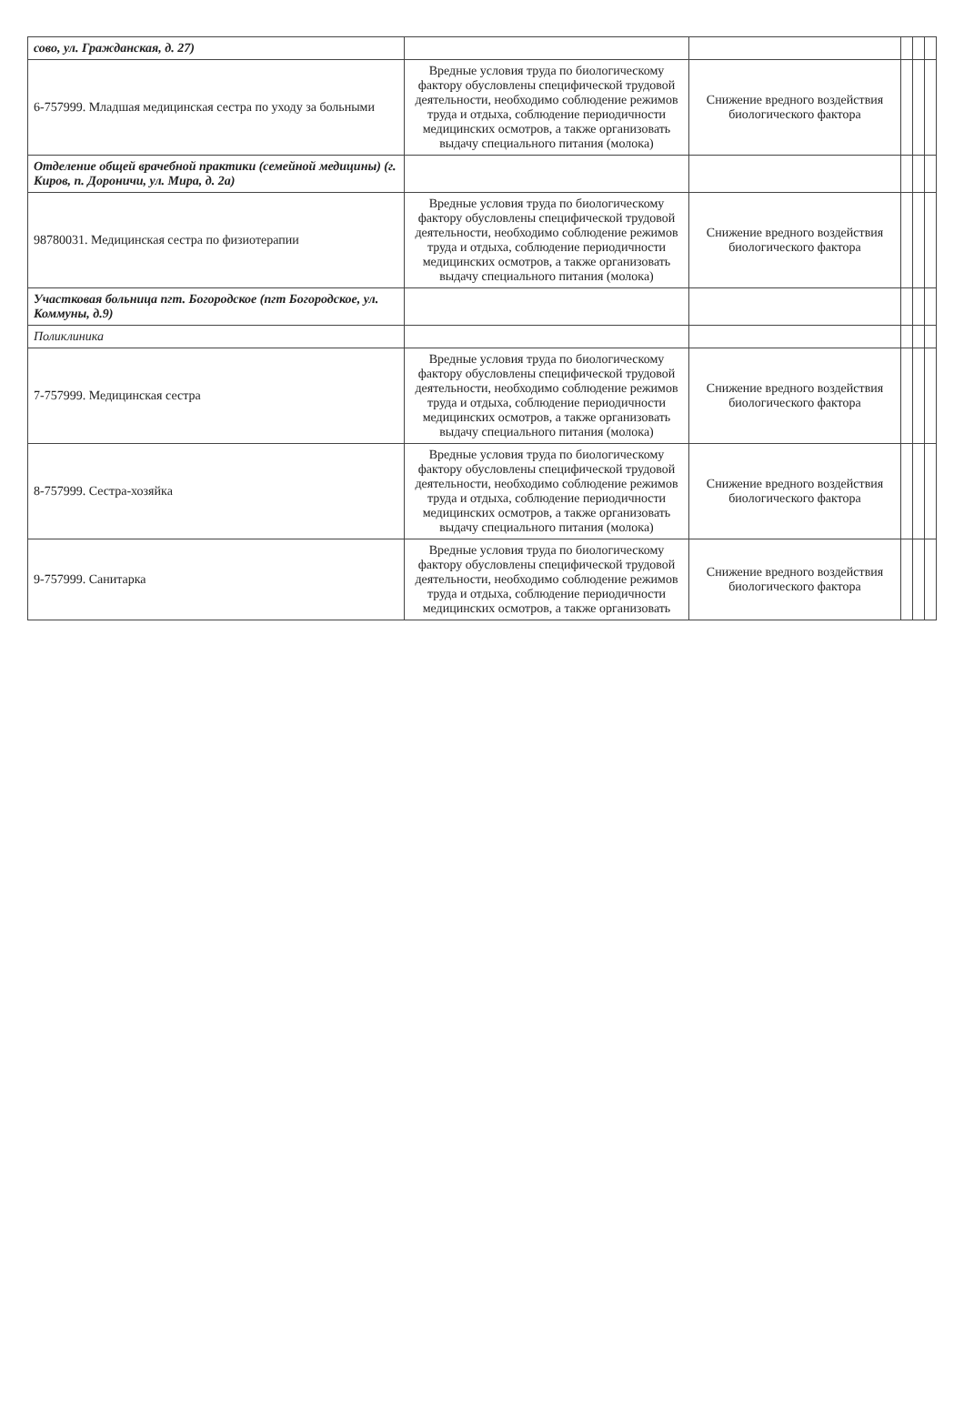| сово, ул. Гражданская, д. 27) | | | | | |
| 6-757999. Младшая медицинская сестра по уходу за больными | Вредные условия труда по биологическому фактору обусловлены специфической трудовой деятельности, необходимо соблюдение режимов труда и отдыха, соблюдение периодичности медицинских осмотров, а также организовать выдачу специального питания (молока) | Снижение вредного воздействия биологического фактора | | | |
| Отделение общей врачебной практики (семейной медицины) (г. Киров, п. Дороничи, ул. Мира, д. 2а) | | | | | |
| 98780031. Медицинская сестра по физиотерапии | Вредные условия труда по биологическому фактору обусловлены специфической трудовой деятельности, необходимо соблюдение режимов труда и отдыха, соблюдение периодичности медицинских осмотров, а также организовать выдачу специального питания (молока) | Снижение вредного воздействия биологического фактора | | | |
| Участковая больница пгт. Богородское (пгт Богородское, ул. Коммуны, д.9) | | | | | |
| Поликлиника | | | | | |
| 7-757999. Медицинская сестра | Вредные условия труда по биологическому фактору обусловлены специфической трудовой деятельности, необходимо соблюдение режимов труда и отдыха, соблюдение периодичности медицинских осмотров, а также организовать выдачу специального питания (молока) | Снижение вредного воздействия биологического фактора | | | |
| 8-757999. Сестра-хозяйка | Вредные условия труда по биологическому фактору обусловлены специфической трудовой деятельности, необходимо соблюдение режимов труда и отдыха, соблюдение периодичности медицинских осмотров, а также организовать выдачу специального питания (молока) | Снижение вредного воздействия биологического фактора | | | |
| 9-757999. Санитарка | Вредные условия труда по биологическому фактору обусловлены специфической трудовой деятельности, необходимо соблюдение режимов труда и отдыха, соблюдение периодичности медицинских осмотров, а также организовать | Снижение вредного воздействия биологического фактора | | | |